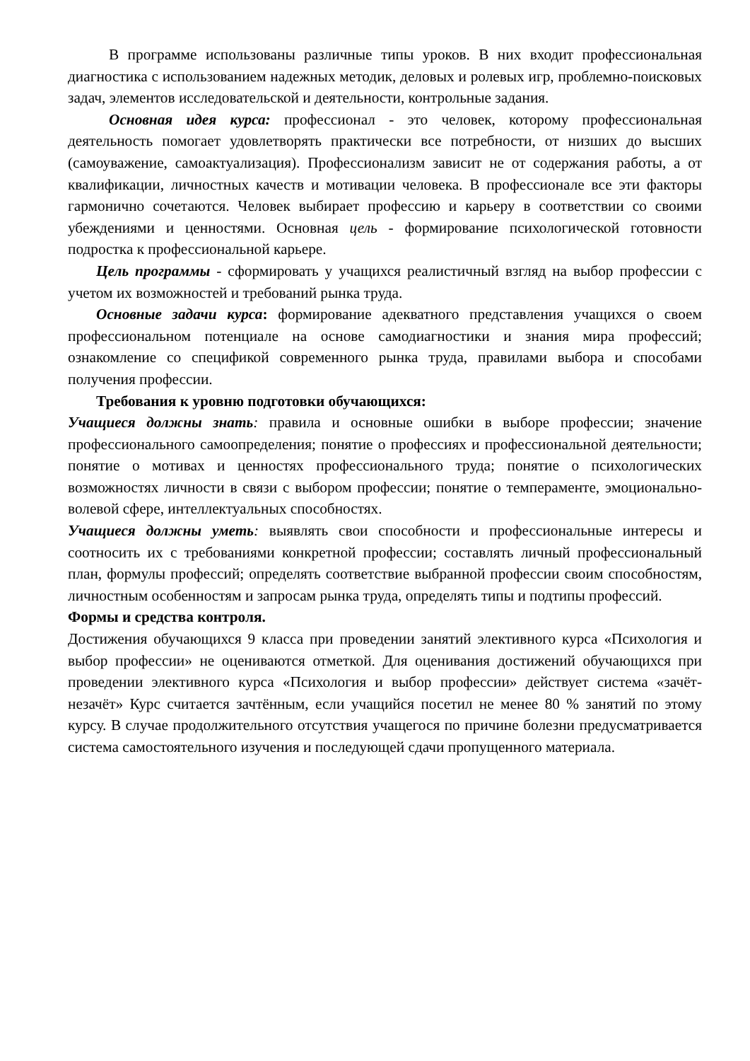В программе использованы различные типы уроков. В них входит профессиональная диагностика с использованием надежных методик, деловых и ролевых игр, проблемно-поисковых задач, элементов исследовательской и деятельности, контрольные задания.
Основная идея курса: профессионал - это человек, которому профессиональная деятельность помогает удовлетворять практически все потребности, от низших до высших (самоуважение, самоактуализация). Профессионализм зависит не от содержания работы, а от квалификации, личностных качеств и мотивации человека. В профессионале все эти факторы гармонично сочетаются. Человек выбирает профессию и карьеру в соответствии со своими убеждениями и ценностями. Основная цель - формирование психологической готовности подростка к профессиональной карьере.
Цель программы - сформировать у учащихся реалистичный взгляд на выбор профессии с учетом их возможностей и требований рынка труда.
Основные задачи курса: формирование адекватного представления учащихся о своем профессиональном потенциале на основе самодиагностики и знания мира профессий; ознакомление со спецификой современного рынка труда, правилами выбора и способами получения профессии.
Требования к уровню подготовки обучающихся:
Учащиеся должны знать: правила и основные ошибки в выборе профессии; значение профессионального самоопределения; понятие о профессиях и профессиональной деятельности; понятие о мотивах и ценностях профессионального труда; понятие о психологических возможностях личности в связи с выбором профессии; понятие о темпераменте, эмоционально-волевой сфере, интеллектуальных способностях.
Учащиеся должны уметь: выявлять свои способности и профессиональные интересы и соотносить их с требованиями конкретной профессии; составлять личный профессиональный план, формулы профессий; определять соответствие выбранной профессии своим способностям, личностным особенностям и запросам рынка труда, определять типы и подтипы профессий.
Формы и средства контроля.
Достижения обучающихся 9 класса при проведении занятий элективного курса «Психология и выбор профессии» не оцениваются отметкой. Для оценивания достижений обучающихся при проведении элективного курса «Психология и выбор профессии» действует система «зачёт-незачёт» Курс считается зачтённым, если учащийся посетил не менее 80 % занятий по этому курсу. В случае продолжительного отсутствия учащегося по причине болезни предусматривается система самостоятельного изучения и последующей сдачи пропущенного материала.